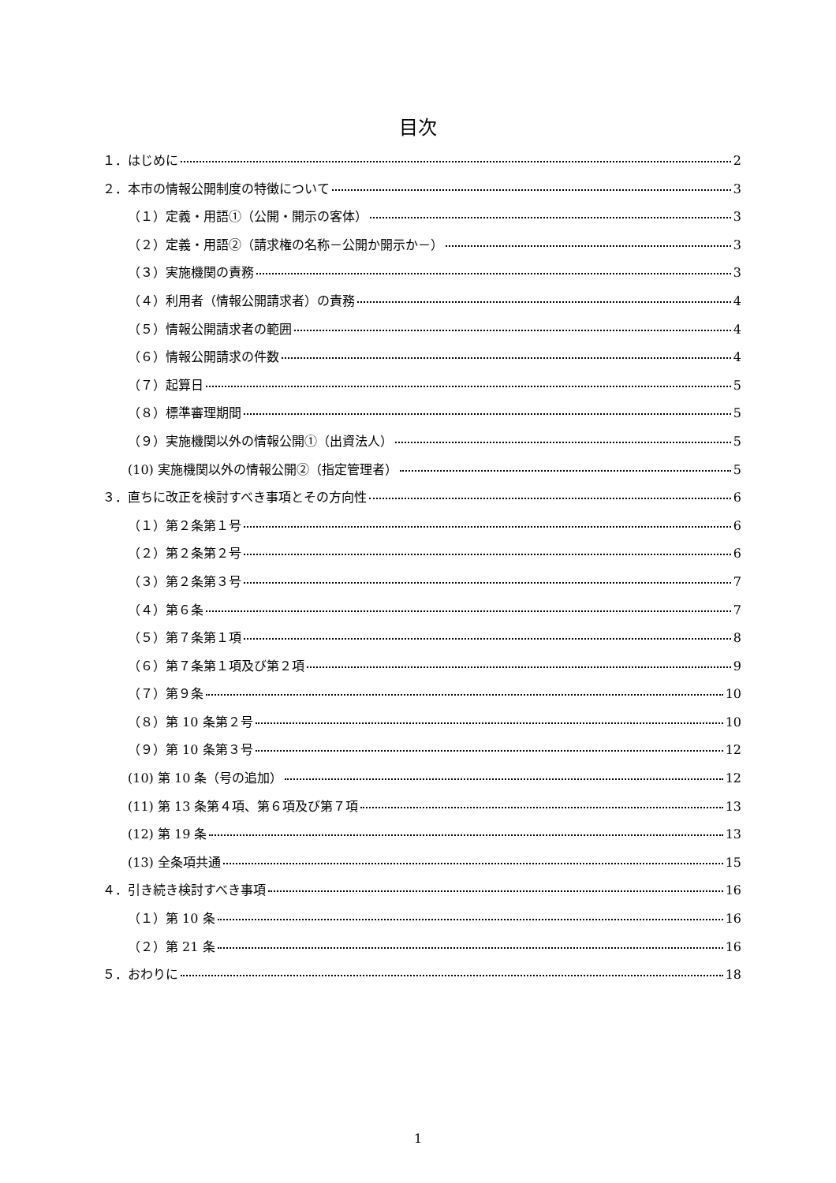目次
１．はじめに 2
２．本市の情報公開制度の特徴について 3
（１）定義・用語①（公開・開示の客体） 3
（２）定義・用語②（請求権の名称－公開か開示か－） 3
（３）実施機関の責務 3
（４）利用者（情報公開請求者）の責務 4
（５）情報公開請求者の範囲 4
（６）情報公開請求の件数 4
（７）起算日 5
（８）標準審理期間 5
（９）実施機関以外の情報公開①（出資法人） 5
(10) 実施機関以外の情報公開②（指定管理者） 5
３．直ちに改正を検討すべき事項とその方向性 6
（１）第２条第１号 6
（２）第２条第２号 6
（３）第２条第３号 7
（４）第６条 7
（５）第７条第１項 8
（６）第７条第１項及び第２項 9
（７）第９条 10
（８）第 10 条第２号 10
（９）第 10 条第３号 12
(10) 第 10 条（号の追加） 12
(11) 第 13 条第４項、第６項及び第７項 13
(12) 第 19 条 13
(13) 全条項共通 15
４．引き続き検討すべき事項 16
（１）第 10 条 16
（２）第 21 条 16
５．おわりに 18
1